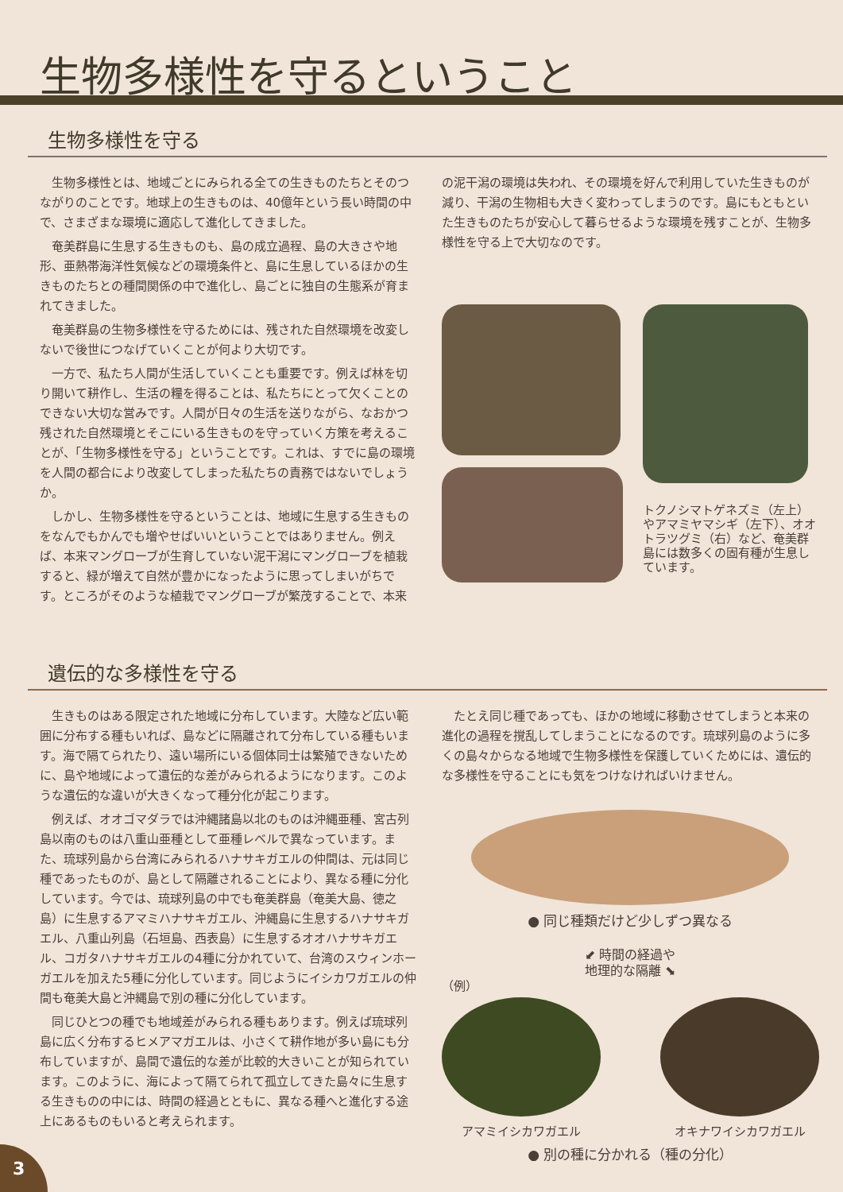生物多様性を守るということ
生物多様性を守る
生物多様性とは、地域ごとにみられる全ての生きものたちとそのつながりのことです。地球上の生きものは、40億年という長い時間の中で、さまざまな環境に適応して進化してきました。
奄美群島に生息する生きものも、島の成立過程、島の大きさや地形、亜熱帯海洋性気候などの環境条件と、島に生息しているほかの生きものたちとの種間関係の中で進化し、島ごとに独自の生態系が育まれてきました。
奄美群島の生物多様性を守るためには、残された自然環境を改変しないで後世につなげていくことが何より大切です。
一方で、私たち人間が生活していくことも重要です。例えば林を切り開いて耕作し、生活の糧を得ることは、私たちにとって欠くことのできない大切な営みです。人間が日々の生活を送りながら、なおかつ残された自然環境とそこにいる生きものを守っていく方策を考えることが、「生物多様性を守る」ということです。これは、すでに島の環境を人間の都合により改変してしまった私たちの責務ではないでしょうか。
しかし、生物多様性を守るということは、地域に生息する生きものをなんでもかんでも増やせばいいということではありません。例えば、本来マングローブが生育していない泥干潟にマングローブを植栽すると、緑が増えて自然が豊かになったように思ってしまいがちです。ところがそのような植栽でマングローブが繁茂することで、本来
の泥干潟の環境は失われ、その環境を好んで利用していた生きものが減り、干潟の生物相も大きく変わってしまうのです。島にもともといた生きものたちが安心して暮らせるような環境を残すことが、生物多様性を守る上で大切なのです。
トクノシマトゲネズミ（左上）やアマミヤマシギ（左下）、オオトラツグミ（右）など、奄美群島には数多くの固有種が生息しています。
遺伝的な多様性を守る
生きものはある限定された地域に分布しています。大陸など広い範囲に分布する種もいれば、島などに隔離されて分布している種もいます。海で隔てられたり、遠い場所にいる個体同士は繁殖できないために、島や地域によって遺伝的な差がみられるようになります。このような遺伝的な違いが大きくなって種分化が起こります。
例えば、オオゴマダラでは沖縄諸島以北のものは沖縄亜種、宮古列島以南のものは八重山亜種として亜種レベルで異なっています。また、琉球列島から台湾にみられるハナサキガエルの仲間は、元は同じ種であったものが、島として隔離されることにより、異なる種に分化しています。今では、琉球列島の中でも奄美群島（奄美大島、徳之島）に生息するアマミハナサキガエル、沖縄島に生息するハナサキガエル、八重山列島（石垣島、西表島）に生息するオオハナサキガエル、コガタハナサキガエルの4種に分かれていて、台湾のスウィンホーガエルを加えた5種に分化しています。同じようにイシカワガエルの仲間も奄美大島と沖縄島で別の種に分化しています。
同じひとつの種でも地域差がみられる種もあります。例えば琉球列島に広く分布するヒメアマガエルは、小さくて耕作地が多い島にも分布していますが、島間で遺伝的な差が比較的大きいことが知られています。このように、海によって隔てられて孤立してきた島々に生息する生きものの中には、時間の経過とともに、異なる種へと進化する途上にあるものもいると考えられます。
たとえ同じ種であっても、ほかの地域に移動させてしまうと本来の進化の過程を撹乱してしまうことになるのです。琉球列島のように多くの島々からなる地域で生物多様性を保護していくためには、遺伝的な多様性を守ることにも気をつけなければいけません。
● 同じ種類だけど少しずつ異なる
⬋ 時間の経過や
地理的な隔離 ⬊
（例）
アマミイシカワガエル オキナワイシカワガエル
● 別の種に分かれる（種の分化）
3